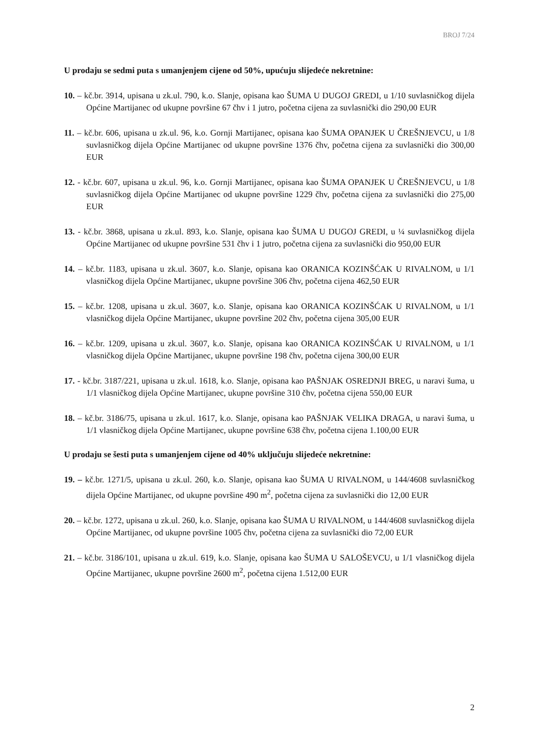BROJ 7/24
U prodaju se sedmi puta s umanjenjem cijene od 50%, upućuju slijedeće nekretnine:
10. – kč.br. 3914, upisana u zk.ul. 790, k.o. Slanje, opisana kao ŠUMA U DUGOJ GREDI, u 1/10 suvlasničkog dijela Općine Martijanec od ukupne površine 67 čhv i 1 jutro, početna cijena za suvlasnički dio 290,00 EUR
11. – kč.br. 606, upisana u zk.ul. 96, k.o. Gornji Martijanec, opisana kao ŠUMA OPANJEK U ČREŠNJEVCU, u 1/8 suvlasničkog dijela Općine Martijanec od ukupne površine 1376 čhv, početna cijena za suvlasnički dio 300,00 EUR
12. - kč.br. 607, upisana u zk.ul. 96, k.o. Gornji Martijanec, opisana kao ŠUMA OPANJEK U ČREŠNJEVCU, u 1/8 suvlasničkog dijela Općine Martijanec od ukupne površine 1229 čhv, početna cijena za suvlasnički dio 275,00 EUR
13. - kč.br. 3868, upisana u zk.ul. 893, k.o. Slanje, opisana kao ŠUMA U DUGOJ GREDI, u ¼ suvlasničkog dijela Općine Martijanec od ukupne površine 531 čhv i 1 jutro, početna cijena za suvlasnički dio 950,00 EUR
14. – kč.br. 1183, upisana u zk.ul. 3607, k.o. Slanje, opisana kao ORANICA KOZINŠĆAK U RIVALNOM, u 1/1 vlasničkog dijela Općine Martijanec, ukupne površine 306 čhv, početna cijena 462,50 EUR
15. – kč.br. 1208, upisana u zk.ul. 3607, k.o. Slanje, opisana kao ORANICA KOZINŠĆAK U RIVALNOM, u 1/1 vlasničkog dijela Općine Martijanec, ukupne površine 202 čhv, početna cijena 305,00 EUR
16. – kč.br. 1209, upisana u zk.ul. 3607, k.o. Slanje, opisana kao ORANICA KOZINŠĆAK U RIVALNOM, u 1/1 vlasničkog dijela Općine Martijanec, ukupne površine 198 čhv, početna cijena 300,00 EUR
17. - kč.br. 3187/221, upisana u zk.ul. 1618, k.o. Slanje, opisana kao PAŠNJAK OSREDNJI BREG, u naravi šuma, u 1/1 vlasničkog dijela Općine Martijanec, ukupne površine 310 čhv, početna cijena 550,00 EUR
18. – kč.br. 3186/75, upisana u zk.ul. 1617, k.o. Slanje, opisana kao PAŠNJAK VELIKA DRAGA, u naravi šuma, u 1/1 vlasničkog dijela Općine Martijanec, ukupne površine 638 čhv, početna cijena 1.100,00 EUR
U prodaju se šesti puta s umanjenjem cijene od 40% uključuju slijedeće nekretnine:
19. – kč.br. 1271/5, upisana u zk.ul. 260, k.o. Slanje, opisana kao ŠUMA U RIVALNOM, u 144/4608 suvlasničkog dijela Općine Martijanec, od ukupne površine 490 m<sup>2</sup>, početna cijena za suvlasnički dio 12,00 EUR
20. – kč.br. 1272, upisana u zk.ul. 260, k.o. Slanje, opisana kao ŠUMA U RIVALNOM, u 144/4608 suvlasničkog dijela Općine Martijanec, od ukupne površine 1005 čhv, početna cijena za suvlasnički dio 72,00 EUR
21. – kč.br. 3186/101, upisana u zk.ul. 619, k.o. Slanje, opisana kao ŠUMA U SALOŠEVCU, u 1/1 vlasničkog dijela Općine Martijanec, ukupne površine 2600 m<sup>2</sup>, početna cijena 1.512,00 EUR
2